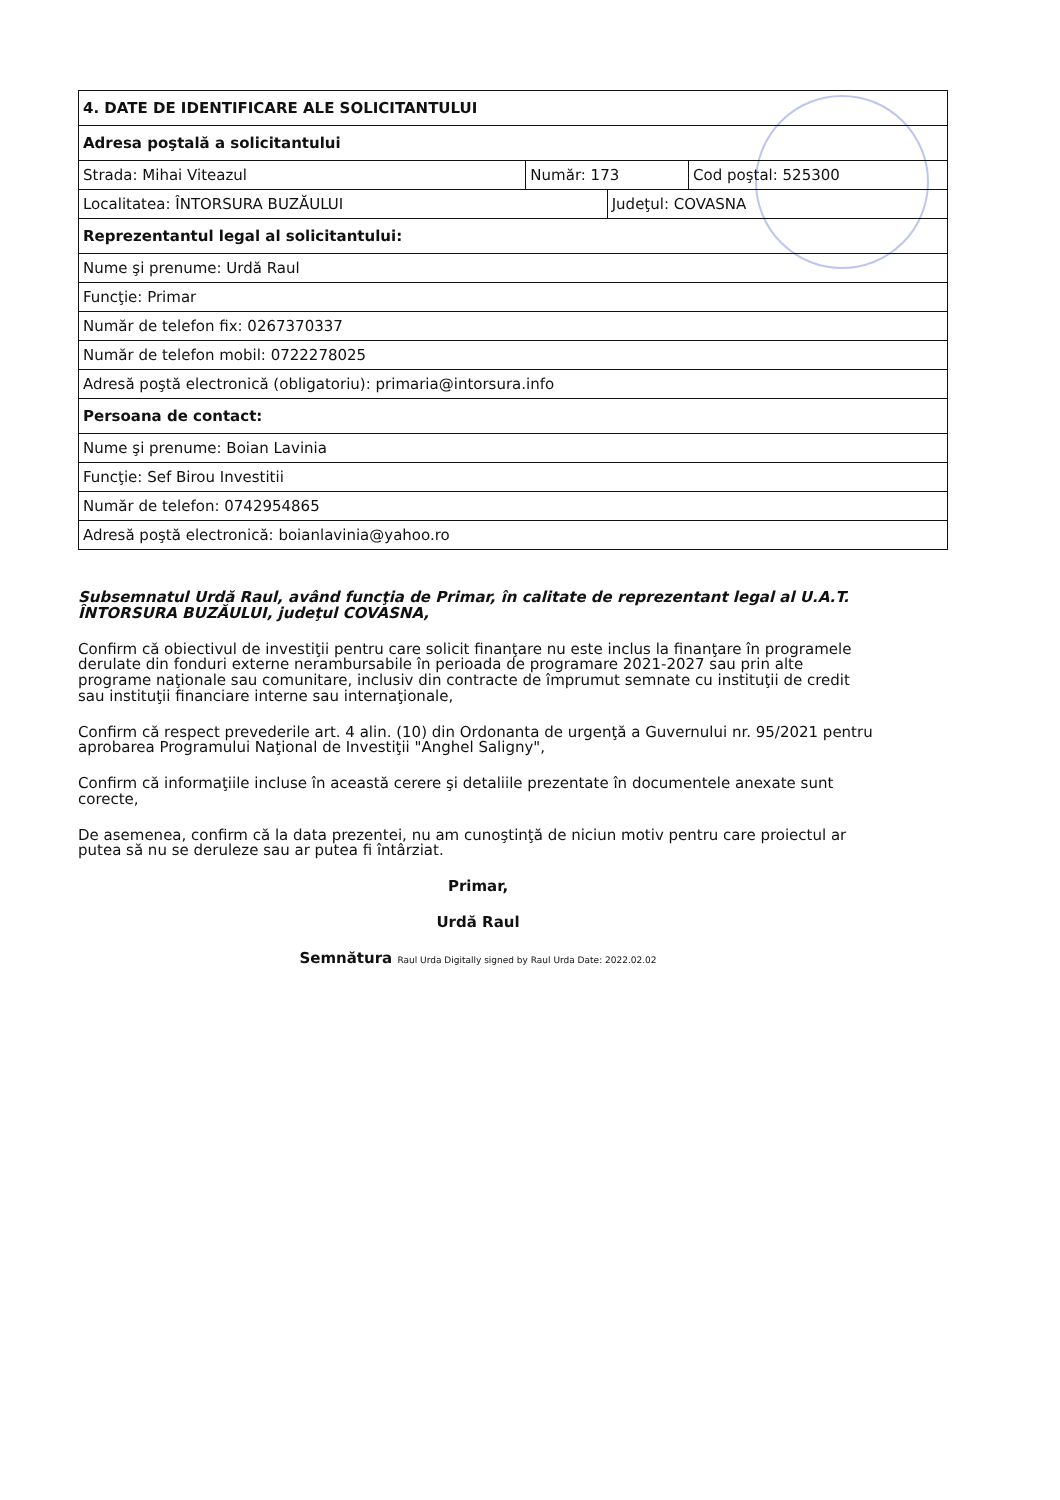| 4. DATE DE IDENTIFICARE ALE SOLICITANTULUI | | | |
| Adresa poştală a solicitantului | | | |
| Strada: Mihai Viteazul | Număr: 173 | | Cod poştal: 525300 |
| Localitatea: ÎNTORSURA BUZĂULUI | | Judeţul: COVASNA | |
| Reprezentantul legal al solicitantului: | | | |
| Nume şi prenume: Urdă Raul | | | |
| Funcţie: Primar | | | |
| Număr de telefon fix: 0267370337 | | | |
| Număr de telefon mobil: 0722278025 | | | |
| Adresă poştă electronică (obligatoriu): primaria@intorsura.info | | | |
| Persoana de contact: | | | |
| Nume şi prenume: Boian Lavinia | | | |
| Funcţie: Sef Birou Investitii | | | |
| Număr de telefon: 0742954865 | | | |
| Adresă poştă electronică: boianlavinia@yahoo.ro | | | |
Subsemnatul Urdă Raul, având funcţia de Primar, în calitate de reprezentant legal al U.A.T. ÎNTORSURA BUZĂULUI, judeţul COVASNA,
Confirm că obiectivul de investiţii pentru care solicit finanţare nu este inclus la finanţare în programele derulate din fonduri externe nerambursabile în perioada de programare 2021-2027 sau prin alte programe naţionale sau comunitare, inclusiv din contracte de împrumut semnate cu instituţii de credit sau instituţii financiare interne sau internaţionale,
Confirm că respect prevederile art. 4 alin. (10) din Ordonanta de urgenţă a Guvernului nr. 95/2021 pentru aprobarea Programului Naţional de Investiţii "Anghel Saligny",
Confirm că informaţiile incluse în această cerere şi detaliile prezentate în documentele anexate sunt corecte,
De asemenea, confirm că la data prezentei, nu am cunoştinţă de niciun motiv pentru care proiectul ar putea să nu se deruleze sau ar putea fi întârziat.
Primar,
Urdă Raul
Semnătura Raul Urda Digitally signed by Raul Urda Date: 2022.02.02